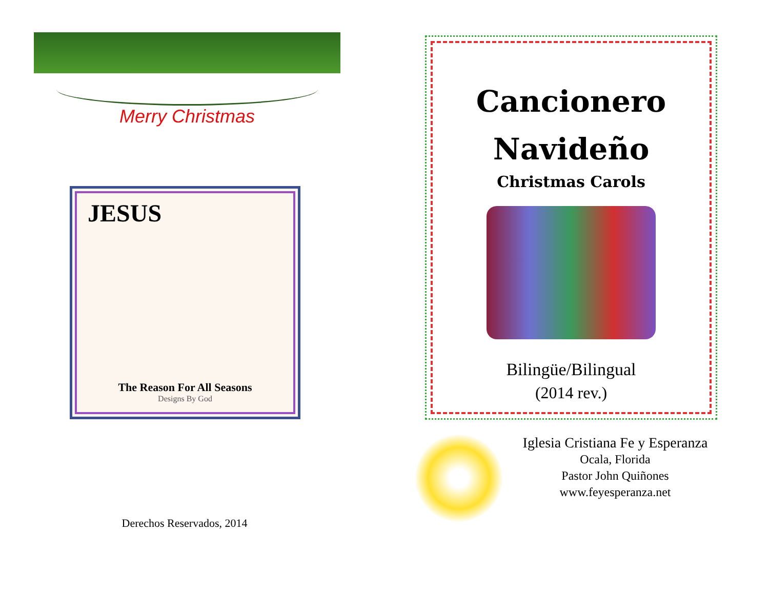Merry Christmas
JESUS
The Reason For All Seasons
Designs By God
Derechos Reservados, 2014
Cancionero
Navideño
Christmas Carols
Bilingüe/Bilingual
(2014 rev.)
Iglesia Cristiana Fe y Esperanza
Ocala, Florida
Pastor John Quiñones
www.feyesperanza.net